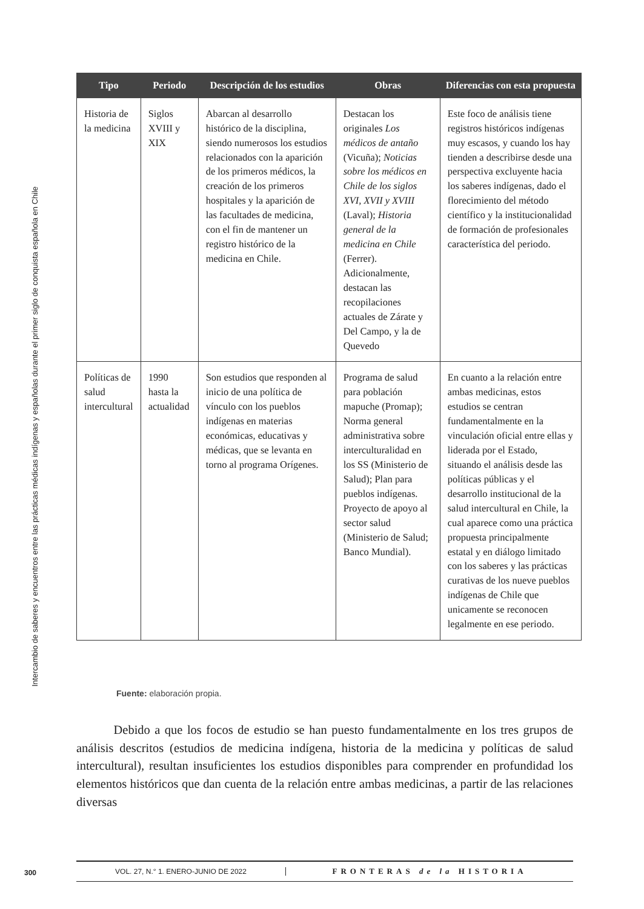Intercambio de saberes y encuentros entre las prácticas médicas indígenas y españolas durante el primer siglo de conquista española en Chile
| Tipo | Periodo | Descripción de los estudios | Obras | Diferencias con esta propuesta |
| --- | --- | --- | --- | --- |
| Historia de la medicina | Siglos XVIII y XIX | Abarcan al desarrollo histórico de la disciplina, siendo numerosos los estudios relacionados con la aparición de los primeros médicos, la creación de los primeros hospitales y la aparición de las facultades de medicina, con el fin de mantener un registro histórico de la medicina en Chile. | Destacan los originales Los médicos de antaño (Vicuña); Noticias sobre los médicos en Chile de los siglos XVI, XVII y XVIII (Laval); Historia general de la medicina en Chile (Ferrer). Adicionalmente, destacan las recopilaciones actuales de Zárate y Del Campo, y la de Quevedo | Este foco de análisis tiene registros históricos indígenas muy escasos, y cuando los hay tienden a describirse desde una perspectiva excluyente hacia los saberes indígenas, dado el florecimiento del método científico y la institucionalidad de formación de profesionales característica del periodo. |
| Políticas de salud intercultural | 1990 hasta la actualidad | Son estudios que responden al inicio de una política de vínculo con los pueblos indígenas en materias económicas, educativas y médicas, que se levanta en torno al programa Orígenes. | Programa de salud para población mapuche (Promap); Norma general administrativa sobre interculturalidad en los SS (Ministerio de Salud); Plan para pueblos indígenas. Proyecto de apoyo al sector salud (Ministerio de Salud; Banco Mundial). | En cuanto a la relación entre ambas medicinas, estos estudios se centran fundamentalmente en la vinculación oficial entre ellas y liderada por el Estado, situando el análisis desde las políticas públicas y el desarrollo institucional de la salud intercultural en Chile, la cual aparece como una práctica propuesta principalmente estatal y en diálogo limitado con los saberes y las prácticas curativas de los nueve pueblos indígenas de Chile que unicamente se reconocen legalmente en ese periodo. |
Fuente: elaboración propia.
   Debido a que los focos de estudio se han puesto fundamentalmente en los tres grupos de análisis descritos (estudios de medicina indígena, historia de la medicina y políticas de salud intercultural), resultan insuficientes los estudios disponibles para comprender en profundidad los elementos históricos que dan cuenta de la relación entre ambas medicinas, a partir de las relaciones diversas
300
VOL. 27, N.° 1. ENERO-JUNIO DE 2022 FRONTERAS de la HISTORIA